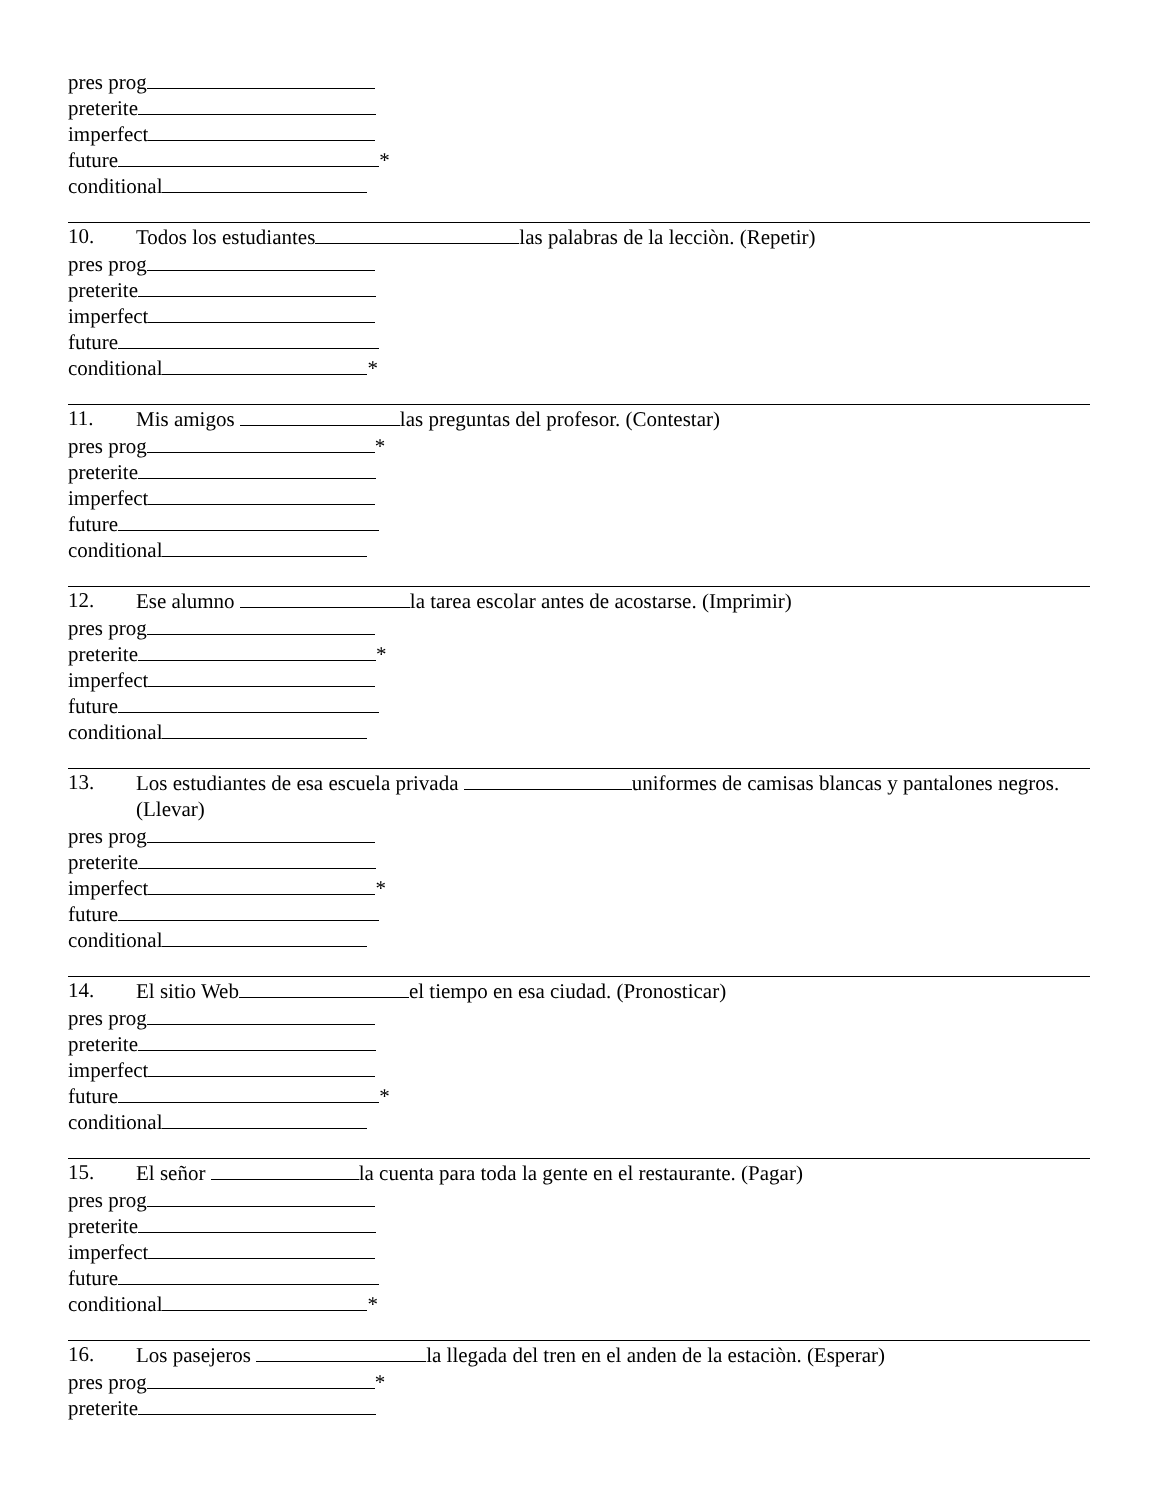pres prog
preterite
imperfect
future *
conditional
10. Todos los estudiantes las palabras de la lecciòn. (Repetir)
pres prog
preterite
imperfect
future
conditional *
11. Mis amigos las preguntas del profesor. (Contestar)
pres prog *
preterite
imperfect
future
conditional
12. Ese alumno la tarea escolar antes de acostarse. (Imprimir)
pres prog
preterite *
imperfect
future
conditional
13. Los estudiantes de esa escuela privada uniformes de camisas blancas y pantalones negros. (Llevar)
pres prog
preterite
imperfect *
future
conditional
14. El sitio Web el tiempo en esa ciudad. (Pronosticar)
pres prog
preterite
imperfect
future *
conditional
15. El señor la cuenta para toda la gente en el restaurante. (Pagar)
pres prog
preterite
imperfect
future
conditional *
16. Los pasejeros la llegada del tren en el anden de la estaciòn. (Esperar)
pres prog *
preterite